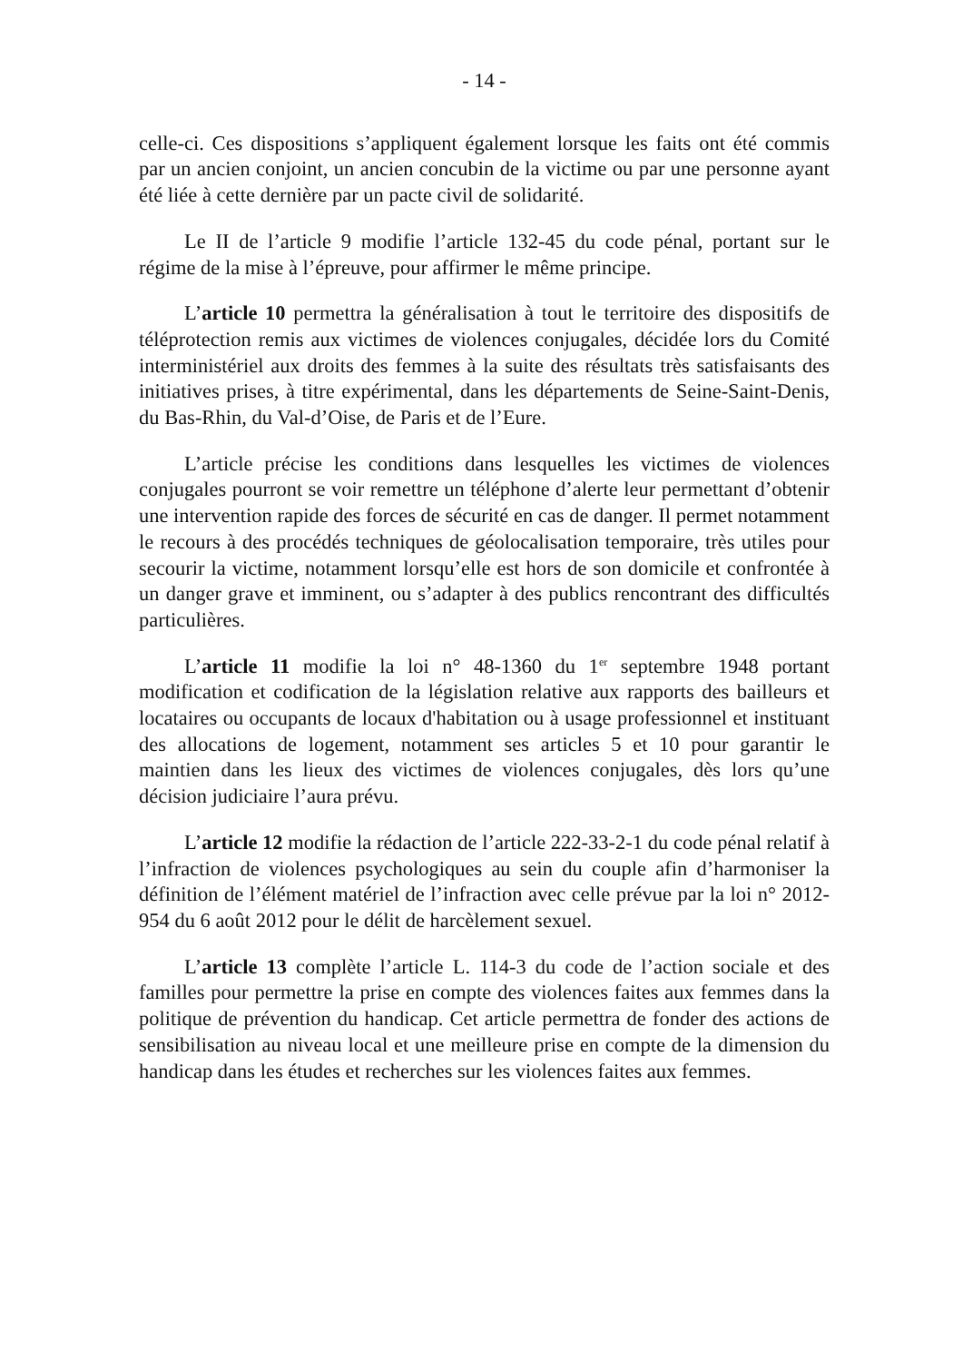- 14 -
celle-ci. Ces dispositions s’appliquent également lorsque les faits ont été commis par un ancien conjoint, un ancien concubin de la victime ou par une personne ayant été liée à cette dernière par un pacte civil de solidarité.
Le II de l’article 9 modifie l’article 132-45 du code pénal, portant sur le régime de la mise à l’épreuve, pour affirmer le même principe.
L’article 10 permettra la généralisation à tout le territoire des dispositifs de téléprotection remis aux victimes de violences conjugales, décidée lors du Comité interministériel aux droits des femmes à la suite des résultats très satisfaisants des initiatives prises, à titre expérimental, dans les départements de Seine-Saint-Denis, du Bas-Rhin, du Val-d’Oise, de Paris et de l’Eure.
L’article précise les conditions dans lesquelles les victimes de violences conjugales pourront se voir remettre un téléphone d’alerte leur permettant d’obtenir une intervention rapide des forces de sécurité en cas de danger. Il permet notamment le recours à des procédés techniques de géolocalisation temporaire, très utiles pour secourir la victime, notamment lorsqu’elle est hors de son domicile et confrontée à un danger grave et imminent, ou s’adapter à des publics rencontrant des difficultés particulières.
L’article 11 modifie la loi n° 48-1360 du 1<sup>er</sup> septembre 1948 portant modification et codification de la législation relative aux rapports des bailleurs et locataires ou occupants de locaux d'habitation ou à usage professionnel et instituant des allocations de logement, notamment ses articles 5 et 10 pour garantir le maintien dans les lieux des victimes de violences conjugales, dès lors qu’une décision judiciaire l’aura prévu.
L’article 12 modifie la rédaction de l’article 222-33-2-1 du code pénal relatif à l’infraction de violences psychologiques au sein du couple afin d’harmoniser la définition de l’élément matériel de l’infraction avec celle prévue par la loi n° 2012-954 du 6 août 2012 pour le délit de harcèlement sexuel.
L’article 13 complète l’article L. 114-3 du code de l’action sociale et des familles pour permettre la prise en compte des violences faites aux femmes dans la politique de prévention du handicap. Cet article permettra de fonder des actions de sensibilisation au niveau local et une meilleure prise en compte de la dimension du handicap dans les études et recherches sur les violences faites aux femmes.